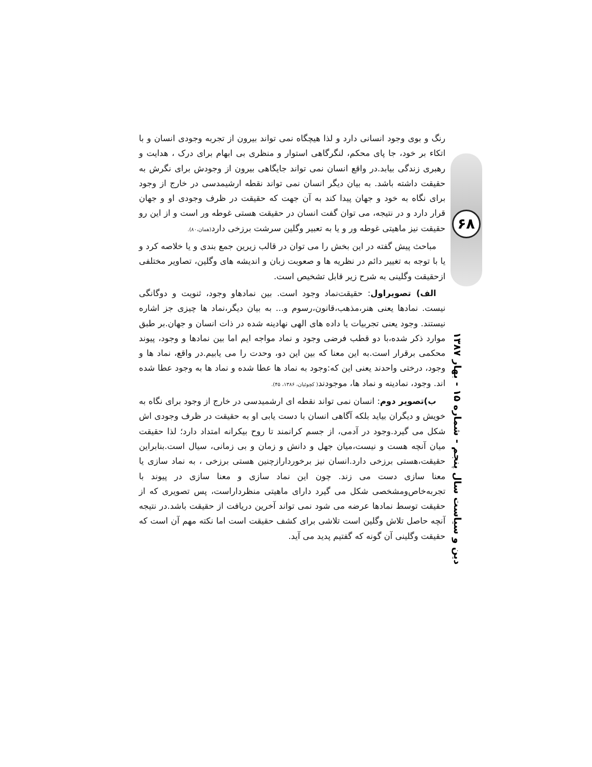۶۸
دین و سیاست سال پنجم - شماره ۱۵ - بهار ۱۳۸۷
رنگ و بوی وجود انسانی دارد و لذا هیچگاه نمی تواند بیرون از تجربه وجودی انسان و با اتکاء بر خود، جا پای محکم، لنگرگاهی استوار و منظری بی ابهام برای درک ، هدایت و رهبری زندگی بیابد.در واقع انسان نمی تواند جایگاهی بیرون از وجودش برای نگرش به حقیقت داشته باشد. به بیان دیگر انسان نمی تواند نقطه ارشیمدسی در خارج از وجود برای نگاه به خود و جهان پیدا کند به آن جهت که حقیقت در ظرف وجودی او و جهان قرار دارد و در نتیجه، می توان گفت انسان در حقیقت هستی غوطه ور است و از این رو حقیقت نیز ماهیتی غوطه ور و یا به تعبیر وگلین سرشت برزخی دارد(همان،۸۰).
مباحث پیش گفته در این بخش را می توان در قالب زیرین جمع بندی و یا خلاصه کرد و یا با توجه به تغییر دائم در نظریه ها و صعوبت زبان و اندیشه های وگلین، تصاویر مختلفی ازحقیقت وگلینی به شرح زیر قابل تشخیص است.
الف) تصویراول: حقیقت‌نماد وجود است. بین نمادهاو وجود، ثنویت و دوگانگی نیست. نمادها یعنی هنر،مذهب،قانون،رسوم و... به بیان دیگر،نماد ها چیزی جز اشاره نیستند. وجود یعنی تجربیات یا داده های الهی نهادینه شده در ذات انسان و جهان.بر طبق موارد ذکر شده،با دو قطب فرضی وجود و نماد مواجه ایم اما بین نمادها و وجود، پیوند محکمی برقرار است.به این معنا که بین این دو، وحدت را می یابیم.در واقع، نماد ها و وجود، درختی واحدند یعنی این که:وجود به نماد ها عطا شده و نماد ها به وجود عطا شده اند. وجود، نمادینه و نماد ها، موجودند( کچوئیان، ۱۳۸۶، ۴۵).
ب)تصویر دوم: انسان نمی تواند نقطه ای ارشمیدسی در خارج از وجود برای نگاه به خویش و دیگران بیاید بلکه آگاهی انسان با دست یابی او به حقیقت در ظرف وجودی اش شکل می گیرد.وجود در آدمی، از جسم کرانمند تا روح بیکرانه امتداد دارد؛ لذا حقیقت میان آنچه هست و نیست،میان جهل و دانش و زمان و بی زمانی، سیال است.بنابراین حقیقت،هستی برزخی دارد.انسان نیز برخوردارازچنین هستی برزخی ، به نماد سازی یا معنا سازی دست می زند. چون این نماد سازی و معنا سازی در پیوند با تجربه‌خاص‌ومشخصی شکل می گیرد دارای ماهیتی منظرداراست، پس تصویری که از حقیقت توسط نمادها عرضه می شود نمی تواند آخرین دریافت از حقیقت باشد.در نتیجه آنچه حاصل تلاش وگلین است تلاشی برای کشف حقیقت است اما نکته مهم آن است که حقیقت وگلینی آن گونه که گفتیم پدید می آید.